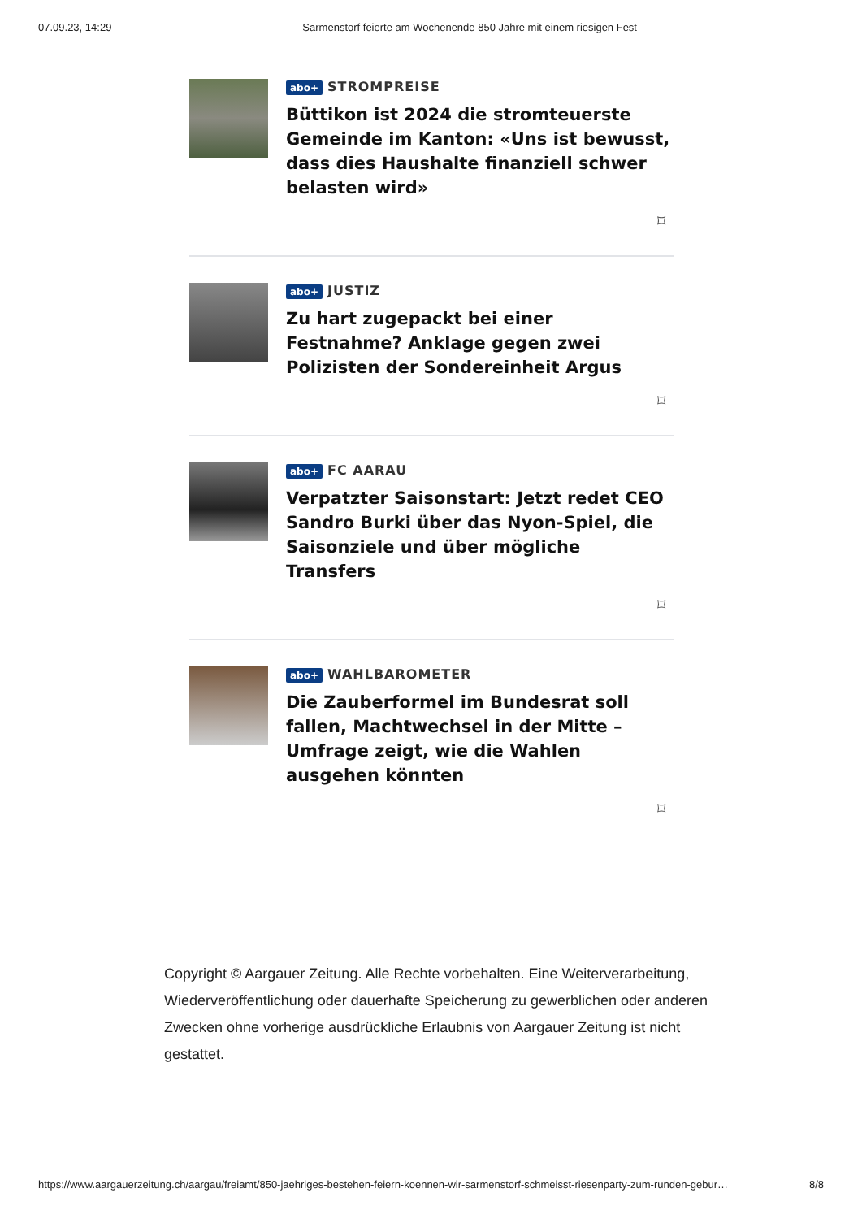07.09.23, 14:29 Sarmenstorf feierte am Wochenende 850 Jahre mit einem riesigen Fest
abo+ STROMPREISE
Büttikon ist 2024 die stromteuerste Gemeinde im Kanton: «Uns ist bewusst, dass dies Haushalte finanziell schwer belasten wird»
⌑
abo+ JUSTIZ
Zu hart zugepackt bei einer Festnahme? Anklage gegen zwei Polizisten der Sondereinheit Argus
⌑
abo+ FC AARAU
Verpatzter Saisonstart: Jetzt redet CEO Sandro Burki über das Nyon-Spiel, die Saisonziele und über mögliche Transfers
⌑
abo+ WAHLBAROMETER
Die Zauberformel im Bundesrat soll fallen, Machtwechsel in der Mitte – Umfrage zeigt, wie die Wahlen ausgehen könnten
⌑
Copyright © Aargauer Zeitung. Alle Rechte vorbehalten. Eine Weiterverarbeitung, Wiederveröffentlichung oder dauerhafte Speicherung zu gewerblichen oder anderen Zwecken ohne vorherige ausdrückliche Erlaubnis von Aargauer Zeitung ist nicht gestattet.
https://www.aargauerzeitung.ch/aargau/freiamt/850-jaehriges-bestehen-feiern-koennen-wir-sarmenstorf-schmeisst-riesenparty-zum-runden-gebur… 8/8